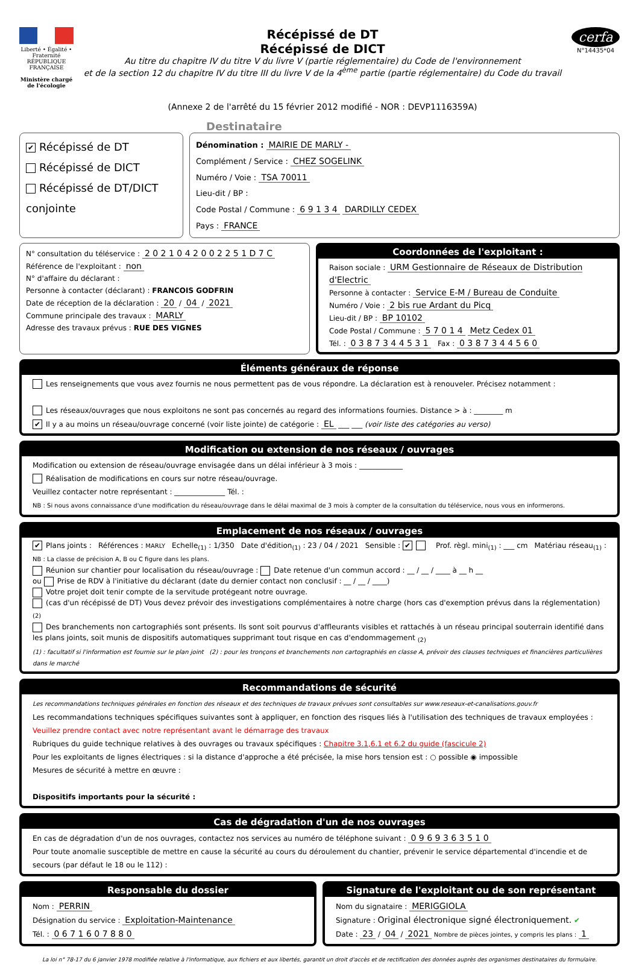Liberté • Égalité • Fraternité
RÉPUBLIQUE FRANÇAISE
Ministère chargé de l'écologie
Récépissé de DT
Récépissé de DICT
Au titre du chapitre IV du titre V du livre V (partie réglementaire) du Code de l'environnement
et de la section 12 du chapitre IV du titre III du livre V de la 4<sup>ème</sup> partie (partie réglementaire) du Code du travail
(Annexe 2 de l'arrêté du 15 février 2012 modifié - NOR : DEVP1116359A)
cerfa
N°14435*04
Destinataire
✔ Récépissé de DT
Récépissé de DICT
Récépissé de DT/DICT conjointe
Dénomination : MAIRIE DE MARLY -
Complément / Service : CHEZ SOGELINK
Numéro / Voie : TSA 70011
Lieu-dit / BP :
Code Postal / Commune : 6 9 1 3 4 DARDILLY CEDEX
Pays : FRANCE
N° consultation du téléservice : 2 0 2 1 0 4 2 0 0 2 2 5 1 D 7 C
Référence de l'exploitant : non
N° d'affaire du déclarant :
Personne à contacter (déclarant) : FRANCOIS GODFRIN
Date de réception de la déclaration : 20 / 04 / 2021
Commune principale des travaux : MARLY
Adresse des travaux prévus : RUE DES VIGNES
Coordonnées de l'exploitant :
Raison sociale : URM Gestionnaire de Réseaux de Distribution d'Electric
Personne à contacter : Service E-M / Bureau de Conduite
Numéro / Voie : 2 bis rue Ardant du Picq
Lieu-dit / BP : BP 10102
Code Postal / Commune : 5 7 0 1 4 Metz Cedex 01
Tél. : 0 3 8 7 3 4 4 5 3 1 Fax : 0 3 8 7 3 4 4 5 6 0
Éléments généraux de réponse
Les renseignements que vous avez fournis ne nous permettent pas de vous répondre. La déclaration est à renouveler. Précisez notamment :
Les réseaux/ouvrages que nous exploitons ne sont pas concernés au regard des informations fournies. Distance > à : ________ m
✔ Il y a au moins un réseau/ouvrage concerné (voir liste jointe) de catégorie : EL ___ ___ (voir liste des catégories au verso)
Modification ou extension de nos réseaux / ouvrages
Modification ou extension de réseau/ouvrage envisagée dans un délai inférieur à 3 mois : ____________
Réalisation de modifications en cours sur notre réseau/ouvrage.
Veuillez contacter notre représentant : ______________ Tél. :
NB : Si nous avons connaissance d'une modification du réseau/ouvrage dans le délai maximal de 3 mois à compter de la consultation du téléservice, nous vous en informerons.
Emplacement de nos réseaux / ouvrages
✔ Plans joints : Références : MARLY Echelle<sub>(1)</sub> : 1/350 Date d'édition<sub>(1)</sub> : 23 / 04 / 2021 Sensible : ✔ Prof. règl. mini<sub>(1)</sub> : ___ cm Matériau réseau<sub>(1)</sub> :
NB : La classe de précision A, B ou C figure dans les plans.
Réunion sur chantier pour localisation du réseau/ouvrage : Date retenue d'un commun accord : __ / __ / ____ à __ h __
ou Prise de RDV à l'initiative du déclarant (date du dernier contact non conclusif : __ / __ / ____)
Votre projet doit tenir compte de la servitude protégeant notre ouvrage.
(cas d'un récépissé de DT) Vous devez prévoir des investigations complémentaires à notre charge (hors cas d'exemption prévus dans la réglementation) <sub>(2)</sub>
Des branchements non cartographiés sont présents. Ils sont soit pourvus d'affleurants visibles et rattachés à un réseau principal souterrain identifié dans les plans joints, soit munis de dispositifs automatiques supprimant tout risque en cas d'endommagement <sub>(2)</sub>
(1) : facultatif si l'information est fournie sur le plan joint (2) : pour les tronçons et branchements non cartographiés en classe A, prévoir des clauses techniques et financières particulières dans le marché
Recommandations de sécurité
Les recommandations techniques générales en fonction des réseaux et des techniques de travaux prévues sont consultables sur www.reseaux-et-canalisations.gouv.fr
Les recommandations techniques spécifiques suivantes sont à appliquer, en fonction des risques liés à l'utilisation des techniques de travaux employées :
Veuillez prendre contact avec notre représentant avant le démarrage des travaux
Rubriques du guide technique relatives à des ouvrages ou travaux spécifiques : Chapitre 3.1,6.1 et 6.2 du guide (fascicule 2)
Pour les exploitants de lignes électriques : si la distance d'approche a été précisée, la mise hors tension est : ○ possible ◉ impossible
Mesures de sécurité à mettre en œuvre :
Dispositifs importants pour la sécurité :
Cas de dégradation d'un de nos ouvrages
En cas de dégradation d'un de nos ouvrages, contactez nos services au numéro de téléphone suivant : 0 9 6 9 3 6 3 5 1 0
Pour toute anomalie susceptible de mettre en cause la sécurité au cours du déroulement du chantier, prévenir le service départemental d'incendie et de secours (par défaut le 18 ou le 112) :
Responsable du dossier
Nom : PERRIN
Désignation du service : Exploitation-Maintenance
Tél. : 0 6 7 1 6 0 7 8 8 0
Signature de l'exploitant ou de son représentant
Nom du signataire : MERIGGIOLA
Signature : Original électronique signé électroniquement. ✔
Date : 23 / 04 / 2021 Nombre de pièces jointes, y compris les plans : 1
La loi n° 78-17 du 6 janvier 1978 modifiée relative à l'informatique, aux fichiers et aux libertés, garantit un droit d'accès et de rectification des données auprès des organismes destinataires du formulaire.